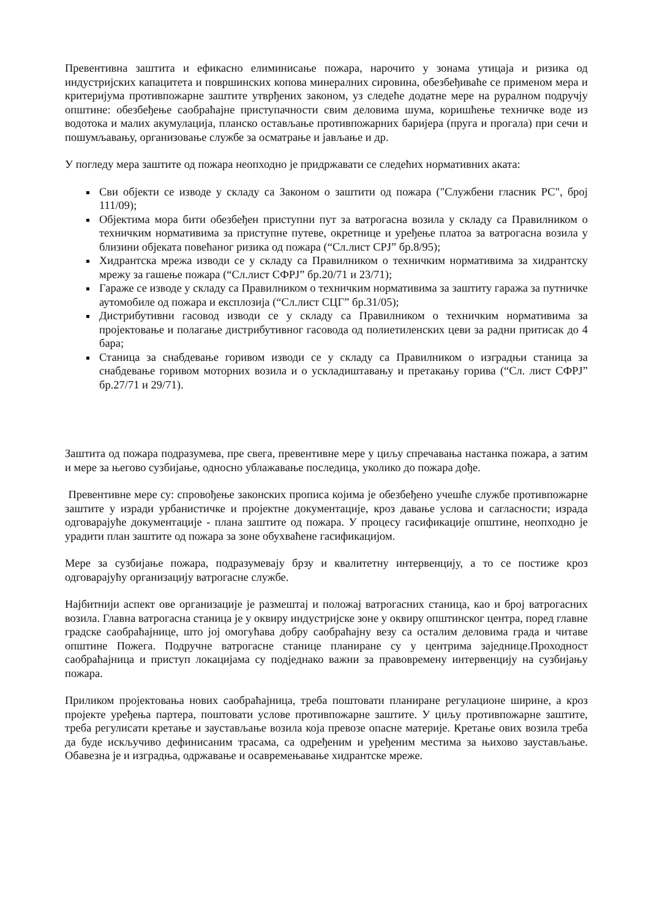Превентивна заштита и ефикасно елиминисање пожара, нарочито у зонама утицаја и ризика од индустријских капацитета и површинских копова минералних сировина, обезбеђиваће се применом мера и критеријума противпожарне заштите утврђених законом, уз следеће додатне мере на руралном подручју општине: обезбеђење саобраћајне приступачности свим деловима шума, коришћење техничке воде из водотока и малих акумулација, планско остављање противпожарних баријера (пруга и прогала) при сечи и пошумљавању, организовање службе за осматрање и јављање и др.
У погледу мера заштите од пожара неопходно је придржавати се следећих нормативних аката:
Сви објекти се изводе у складу са Законом о заштити од пожара ("Службени гласник РС", број 111/09);
Објектима мора бити обезбеђен приступни пут за ватрогасна возила у складу са Правилником о техничким нормативима за приступне путеве, окретнице и уређење платоа за ватрогасна возила у близини објеката повећаног ризика од пожара (“Сл.лист СРЈ” бр.8/95);
Хидрантска мрежа изводи се у складу са Правилником о техничким нормативима за хидрантску мрежу за гашење пожара (“Сл.лист СФРЈ” бр.20/71 и 23/71);
Гараже се изводе у складу са Правилником о техничким нормативима за заштиту гаража за путничке аутомобиле од пожара и експлозија (“Сл.лист СЦГ” бр.31/05);
Дистрибутивни гасовод изводи се у складу са Правилником о техничким нормативима за пројектовање и полагање дистрибутивног гасовода од полиетиленских цеви за радни притисак до 4 бара;
Станица за снабдевање горивом изводи се у складу са Правилником о изградњи станица за снабдевање горивом моторних возила и о ускладиштавању и претакању горива (“Сл. лист СФРЈ” бр.27/71 и 29/71).
Заштита од пожара подразумева, пре свега, превентивне мере у циљу спречавања настанка пожара, а затим и мере за његово сузбијање, односно ублажавање последица, уколико до пожара дође.
Превентивне мере су: спровођење законских прописа којима је обезбеђено учешће службе противпожарне заштите у изради урбанистичке и пројектне документације, кроз давање услова и сагласности; израда одговарајуће документације - плана заштите од пожара. У процесу гасификације општине, неопходно је урадити план заштите од пожара за зоне обухваћене гасификацијом.
Мере за сузбијање пожара, подразумевају брзу и квалитетну интервенцију, а то се постиже кроз одговарајућу организацију ватрогасне службе.
Најбитнији аспект ове организације је размештај и положај ватрогасних станица, као и број ватрогасних возила. Главна ватрогасна станица је у оквиру индустријске зоне у оквиру општинског центра, поред главне градске саобраћајнице, што јој омогућава добру саобраћајну везу са осталим деловима града и читаве општине Пожега. Подручне ватрогасне станице планиране су у центрима заједнице.Проходност саобраћајница и приступ локацијама су подједнако важни за правовремену интервенцију на сузбијању пожара.
Приликом пројектовања нових саобраћајница, треба поштовати планиране регулационе ширине, а кроз пројекте уређења партера, поштовати услове противпожарне заштите. У циљу противпожарне заштите, треба регулисати кретање и заустављање возила која превозе опасне материје. Кретање ових возила треба да буде искључиво дефинисаним трасама, са одређеним и уређеним местима за њихово заустављање. Обавезна је и изградња, одржавање и осавремењавање хидрантске мреже.